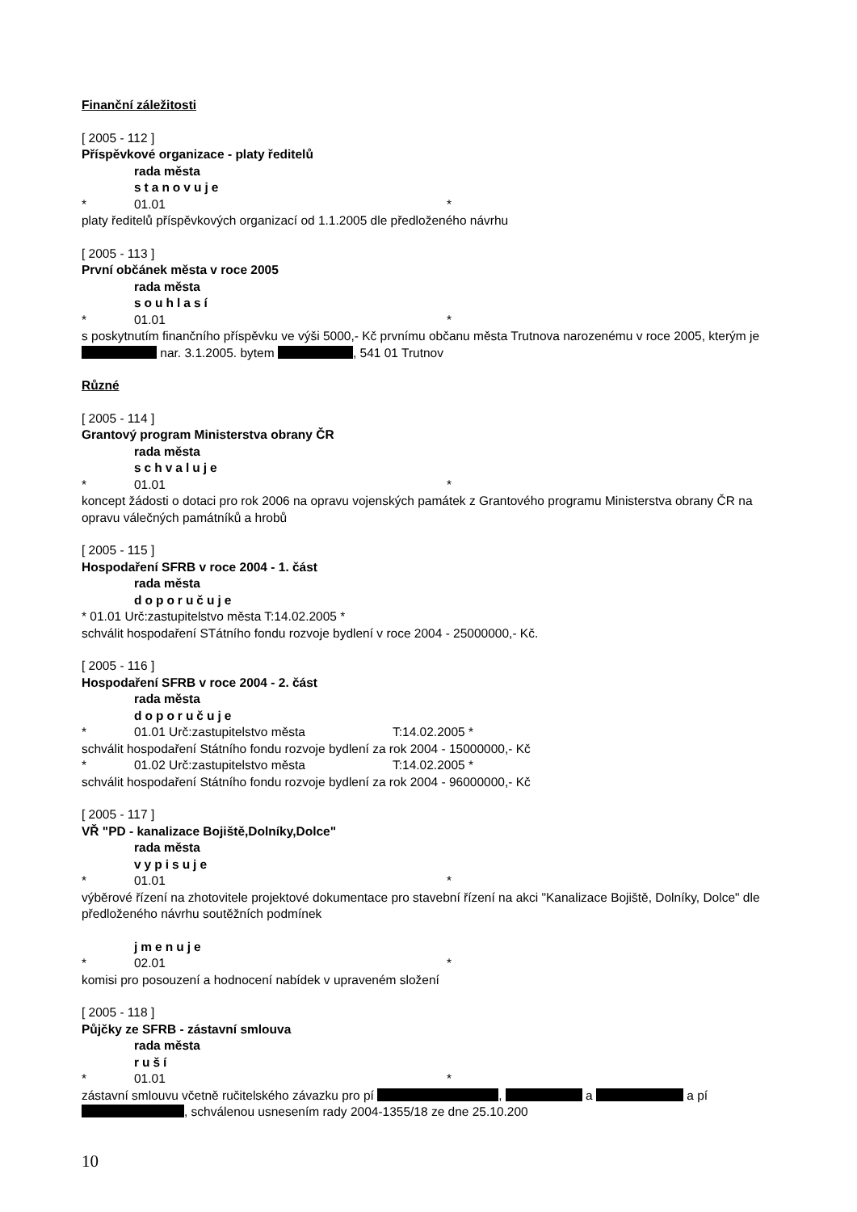Finanční záležitosti
[ 2005 - 112 ]
Příspěvkové organizace - platy ředitelů
rada města
stanovuje
* 01.01 *
platy ředitelů příspěvkových organizací od 1.1.2005 dle předloženého návrhu
[ 2005 - 113 ]
První občánek města v roce 2005
rada města
souhlasí
* 01.01 *
s poskytnutím finančního příspěvku ve výši 5000,- Kč prvnímu občanu města Trutnova narozenému v roce 2005, kterým je nar. 3.1.2005. bytem , 541 01 Trutnov
Různé
[ 2005 - 114 ]
Grantový program Ministerstva obrany ČR
rada města
schvaluje
* 01.01 *
koncept žádosti o dotaci pro rok 2006 na opravu vojenských památek z Grantového programu Ministerstva obrany ČR na opravu válečných památníků a hrobů
[ 2005 - 115 ]
Hospodaření SFRB v roce 2004 - 1. část
rada města
doporučuje
* 01.01 Urč:zastupitelstvo města T:14.02.2005 *
schválit hospodaření STátního fondu rozvoje bydlení v roce 2004 - 25000000,- Kč.
[ 2005 - 116 ]
Hospodaření SFRB v roce 2004 - 2. část
rada města
doporučuje
* 01.01 Urč:zastupitelstvo města T:14.02.2005 *
schválit hospodaření Státního fondu rozvoje bydlení za rok 2004 - 15000000,- Kč
* 01.02 Urč:zastupitelstvo města T:14.02.2005 *
schválit hospodaření Státního fondu rozvoje bydlení za rok 2004 - 96000000,- Kč
[ 2005 - 117 ]
VŘ "PD - kanalizace Bojiště,Dolníky,Dolce"
rada města
vypisuje
* 01.01 *
výběrové řízení na zhotovitele projektové dokumentace pro stavební řízení na akci "Kanalizace Bojiště, Dolníky, Dolce" dle předloženého návrhu soutěžních podmínek
jmenuje
* 02.01 *
komisi pro posouzení a hodnocení nabídek v upraveném složení
[ 2005 - 118 ]
Půjčky ze SFRB - zástavní smlouva
rada města
ruší
* 01.01 *
zástavní smlouvu včetně ručitelského závazku pro pí , a a pí , schválenou usnesením rady 2004-1355/18 ze dne 25.10.200
10